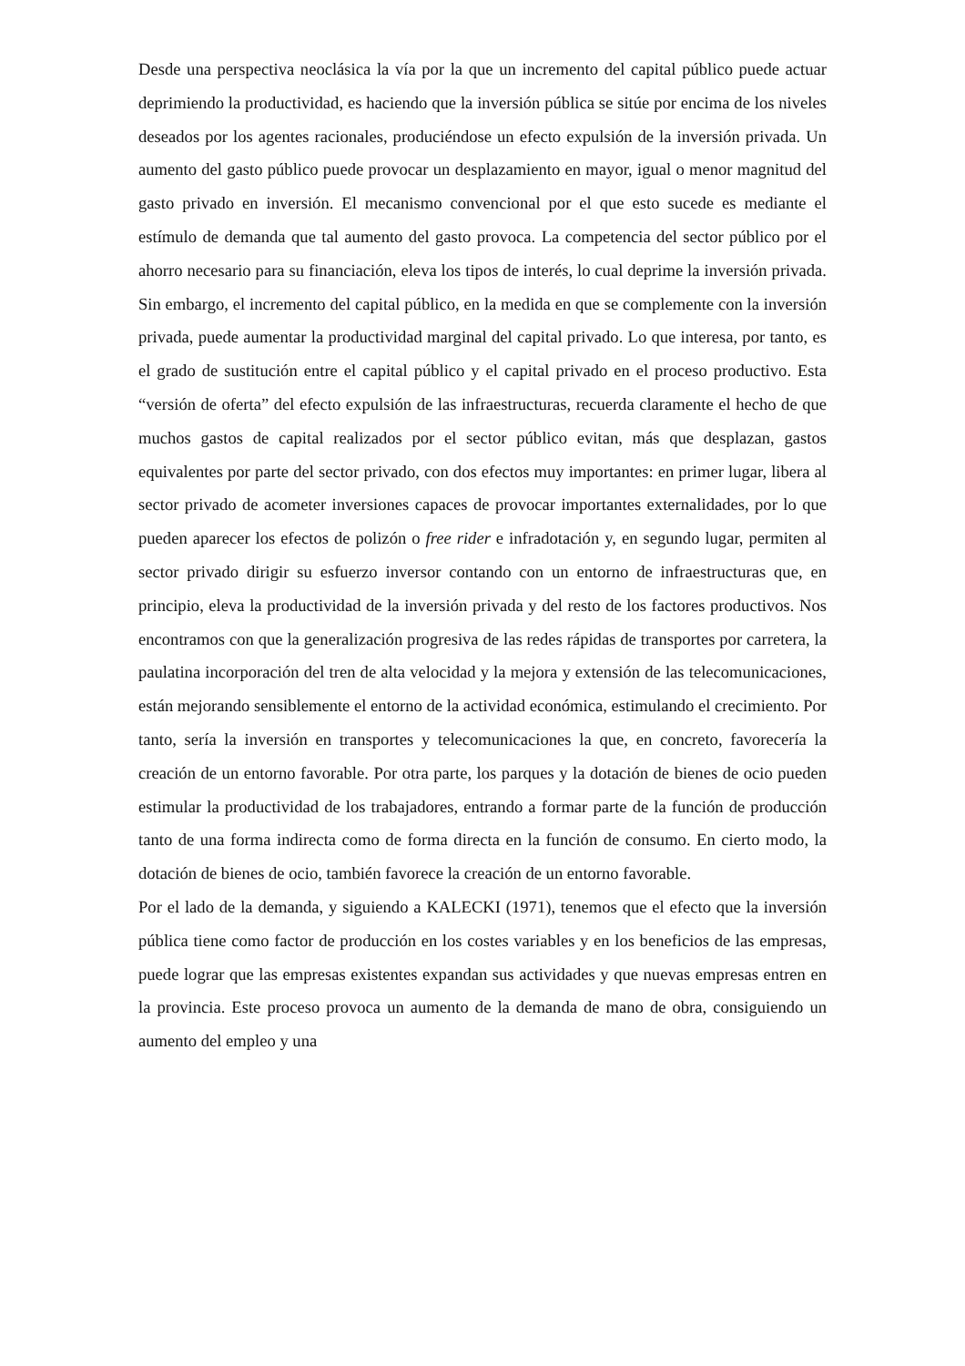Desde una perspectiva neoclásica la vía por la que un incremento del capital público puede actuar deprimiendo la productividad, es haciendo que la inversión pública se sitúe por encima de los niveles deseados por los agentes racionales, produciéndose un efecto expulsión de la inversión privada. Un aumento del gasto público puede provocar un desplazamiento en mayor, igual o menor magnitud del gasto privado en inversión. El mecanismo convencional por el que esto sucede es mediante el estímulo de demanda que tal aumento del gasto provoca. La competencia del sector público por el ahorro necesario para su financiación, eleva los tipos de interés, lo cual deprime la inversión privada. Sin embargo, el incremento del capital público, en la medida en que se complemente con la inversión privada, puede aumentar la productividad marginal del capital privado. Lo que interesa, por tanto, es el grado de sustitución entre el capital público y el capital privado en el proceso productivo. Esta “versión de oferta” del efecto expulsión de las infraestructuras, recuerda claramente el hecho de que muchos gastos de capital realizados por el sector público evitan, más que desplazan, gastos equivalentes por parte del sector privado, con dos efectos muy importantes: en primer lugar, libera al sector privado de acometer inversiones capaces de provocar importantes externalidades, por lo que pueden aparecer los efectos de polizón o free rider e infradotación y, en segundo lugar, permiten al sector privado dirigir su esfuerzo inversor contando con un entorno de infraestructuras que, en principio, eleva la productividad de la inversión privada y del resto de los factores productivos. Nos encontramos con que la generalización progresiva de las redes rápidas de transportes por carretera, la paulatina incorporación del tren de alta velocidad y la mejora y extensión de las telecomunicaciones, están mejorando sensiblemente el entorno de la actividad económica, estimulando el crecimiento. Por tanto, sería la inversión en transportes y telecomunicaciones la que, en concreto, favorecería la creación de un entorno favorable. Por otra parte, los parques y la dotación de bienes de ocio pueden estimular la productividad de los trabajadores, entrando a formar parte de la función de producción tanto de una forma indirecta como de forma directa en la función de consumo. En cierto modo, la dotación de bienes de ocio, también favorece la creación de un entorno favorable.
Por el lado de la demanda, y siguiendo a KALECKI (1971), tenemos que el efecto que la inversión pública tiene como factor de producción en los costes variables y en los beneficios de las empresas, puede lograr que las empresas existentes expandan sus actividades y que nuevas empresas entren en la provincia. Este proceso provoca un aumento de la demanda de mano de obra, consiguiendo un aumento del empleo y una